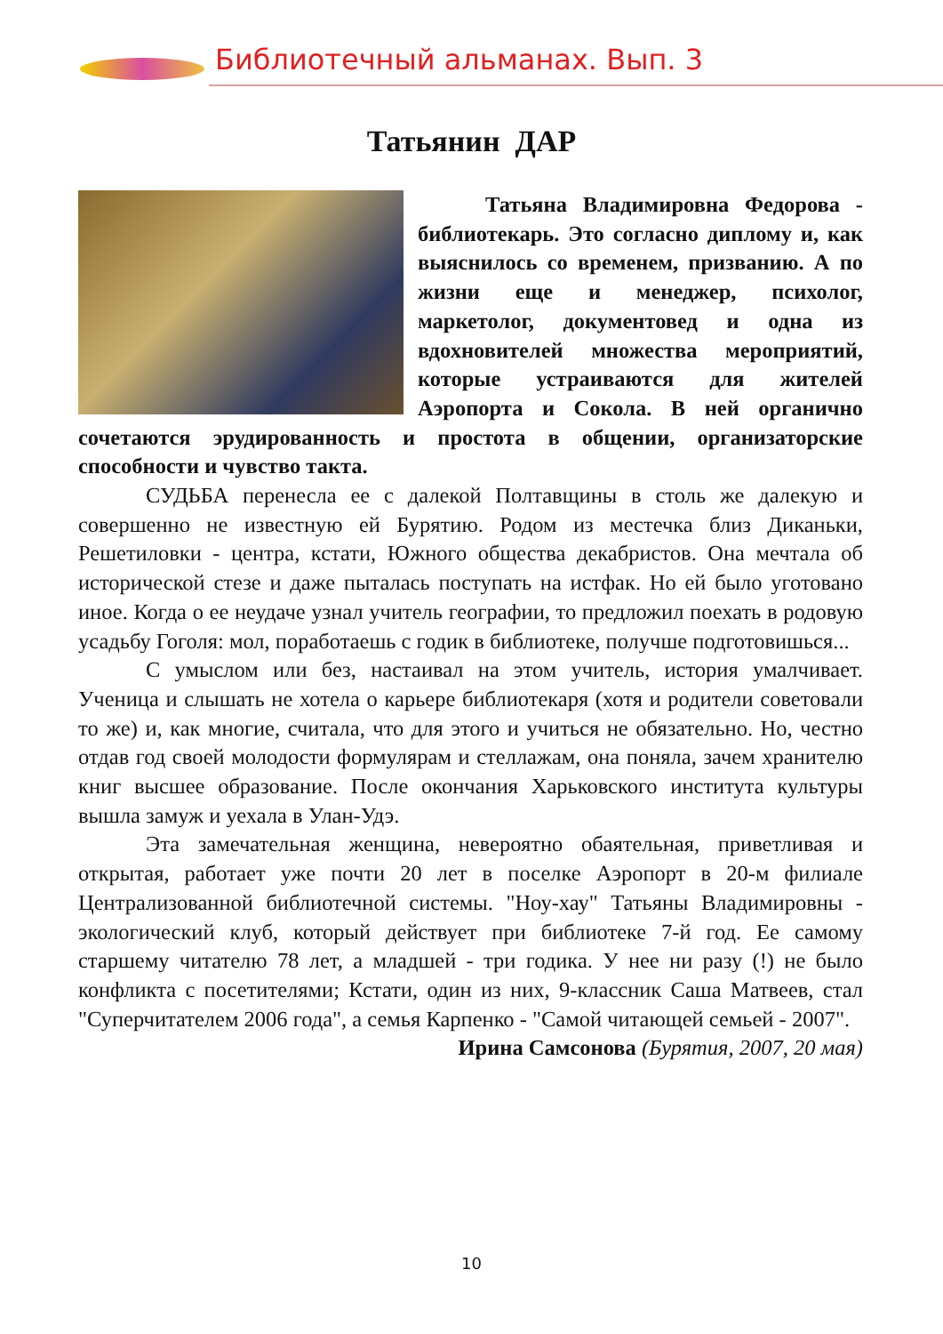Библиотечный альманах. Вып. 3
Татьянин ДАР
Татьяна Владимировна Федорова - библиотекарь. Это согласно диплому и, как выяснилось со временем, призванию. А по жизни еще и менеджер, психолог, маркетолог, документовед и одна из вдохновителей множества мероприятий, которые устраиваются для жителей Аэропорта и Сокола. В ней органично сочетаются эрудированность и простота в общении, организаторские способности и чувство такта.
СУДЬБА перенесла ее с далекой Полтавщины в столь же далекую и совершенно не известную ей Бурятию. Родом из местечка близ Диканьки, Решетиловки - центра, кстати, Южного общества декабристов. Она мечтала об исторической стезе и даже пыталась поступать на истфак. Но ей было уготовано иное. Когда о ее неудаче узнал учитель географии, то предложил поехать в родовую усадьбу Гоголя: мол, поработаешь с годик в библиотеке, получше подготовишься...
С умыслом или без, настаивал на этом учитель, история умалчивает. Ученица и слышать не хотела о карьере библиотекаря (хотя и родители советовали то же) и, как многие, считала, что для этого и учиться не обязательно. Но, честно отдав год своей молодости формулярам и стеллажам, она поняла, зачем хранителю книг высшее образование. После окончания Харьковского института культуры вышла замуж и уехала в Улан-Удэ.
Эта замечательная женщина, невероятно обаятельная, приветливая и открытая, работает уже почти 20 лет в поселке Аэропорт в 20-м филиале Централизованной библиотечной системы. "Ноу-хау" Татьяны Владимировны - экологический клуб, который действует при библиотеке 7-й год. Ее самому старшему читателю 78 лет, а младшей - три годика. У нее ни разу (!) не было конфликта с посетителями; Кстати, один из них, 9-классник Саша Матвеев, стал "Суперчитателем 2006 года", а семья Карпенко - "Самой читающей семьей - 2007".
Ирина Самсонова (Бурятия, 2007, 20 мая)
10